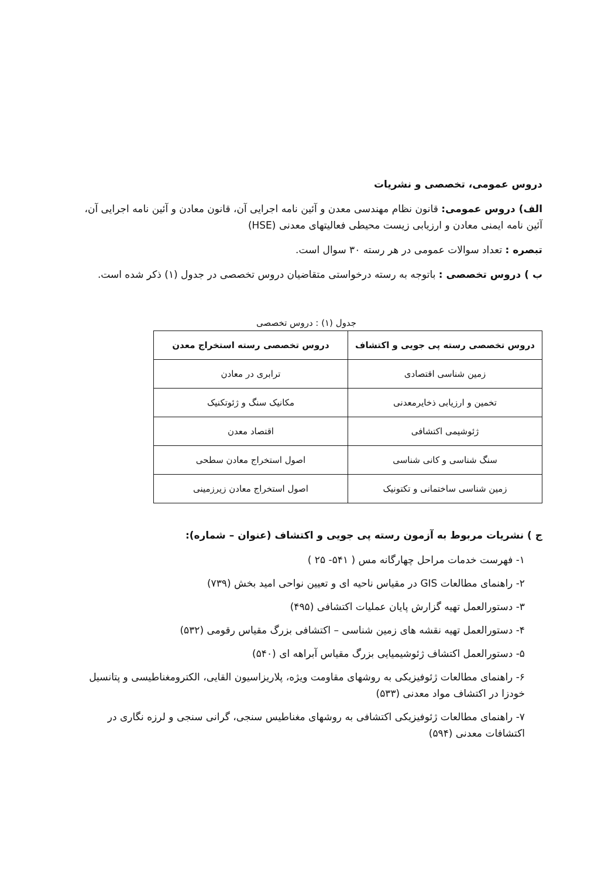دروس عمومی، تخصصی و نشریات
الف) دروس عمومی: قانون نظام مهندسی معدن و آئین نامه اجرایی آن، قانون معادن و آئین نامه اجرایی آن، آئین نامه ایمنی معادن و ارزیابی زیست محیطی فعالیتهای معدنی (HSE)
تبصره : تعداد سوالات عمومی در هر رسته ۳۰ سوال است.
ب ) دروس تخصصی : باتوجه به رسته درخواستی متقاضیان دروس تخصصی در جدول (۱) ذکر شده است.
جدول (۱) : دروس تخصصی
| دروس تخصصی رسته پی جویی و اکتشاف | دروس تخصصی رسته استخراج معدن |
| --- | --- |
| زمین شناسی اقتصادی | ترابری در معادن |
| تخمین و ارزیابی ذخایرمعدنی | مکانیک سنگ و ژئوتکنیک |
| ژئوشیمی اکتشافی | اقتصاد معدن |
| سنگ شناسی و کانی شناسی | اصول استخراج معادن سطحی |
| زمین شناسی ساختمانی و تکتونیک | اصول استخراج معادن زیرزمینی |
ج ) نشریات مربوط به آزمون رسته پی جویی و اکتشاف (عنوان – شماره):
۱- فهرست خدمات مراحل چهارگانه مس ( ۵۴۱- ۲۵ )
۲- راهنمای مطالعات GIS در مقیاس ناحیه ای و تعیین نواحی امید بخش (۷۳۹)
۳- دستورالعمل تهیه گزارش پایان عملیات اکتشافی (۴۹۵)
۴- دستورالعمل تهیه نقشه های زمین شناسی – اکتشافی بزرگ مقیاس رقومی (۵۳۲)
۵- دستورالعمل اکتشاف ژئوشیمیایی بزرگ مقیاس آبراهه ای (۵۴۰)
۶- راهنمای مطالعات ژئوفیزیکی به روشهای مقاومت ویژه، پلاریزاسیون القایی، الکترومغناطیسی و پتانسیل خودزا در اکتشاف مواد معدنی (۵۳۳)
۷- راهنمای مطالعات ژئوفیزیکی اکتشافی به روشهای مغناطیس سنجی، گرانی سنجی و لرزه نگاری در اکتشافات معدنی (۵۹۴)